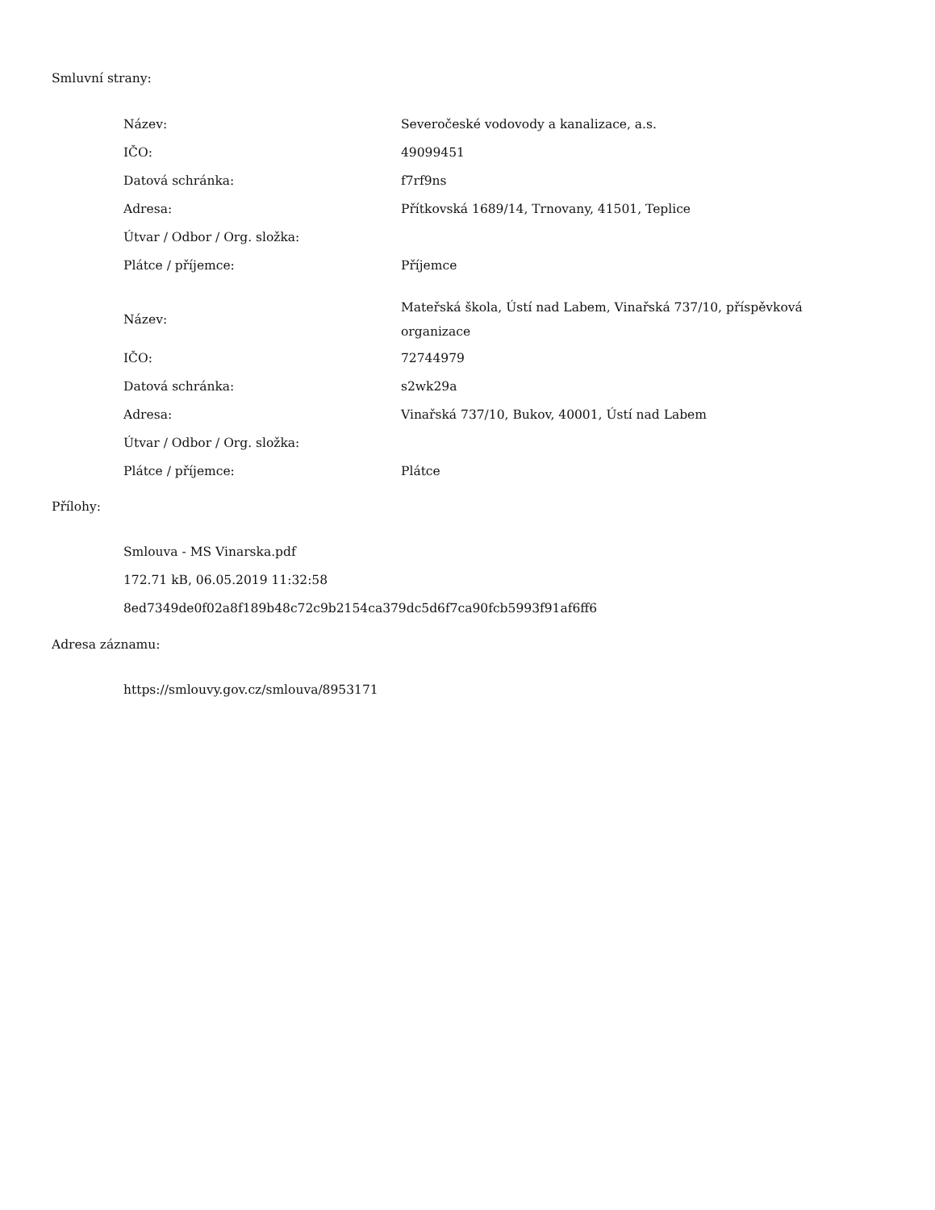Smluvní strany:
| Název: | Severočeské vodovody a kanalizace, a.s. |
| IČO: | 49099451 |
| Datová schránka: | f7rf9ns |
| Adresa: | Přítkovská 1689/14, Trnovany, 41501, Teplice |
| Útvar / Odbor / Org. složka: | |
| Plátce / příjemce: | Příjemce |
| Název: | Mateřská škola, Ústí nad Labem, Vinařská 737/10, příspěvková organizace |
| IČO: | 72744979 |
| Datová schránka: | s2wk29a |
| Adresa: | Vinařská 737/10, Bukov, 40001, Ústí nad Labem |
| Útvar / Odbor / Org. složka: | |
| Plátce / příjemce: | Plátce |
Přílohy:
Smlouva - MS Vinarska.pdf
172.71 kB, 06.05.2019 11:32:58
8ed7349de0f02a8f189b48c72c9b2154ca379dc5d6f7ca90fcb5993f91af6ff6
Adresa záznamu:
https://smlouvy.gov.cz/smlouva/8953171